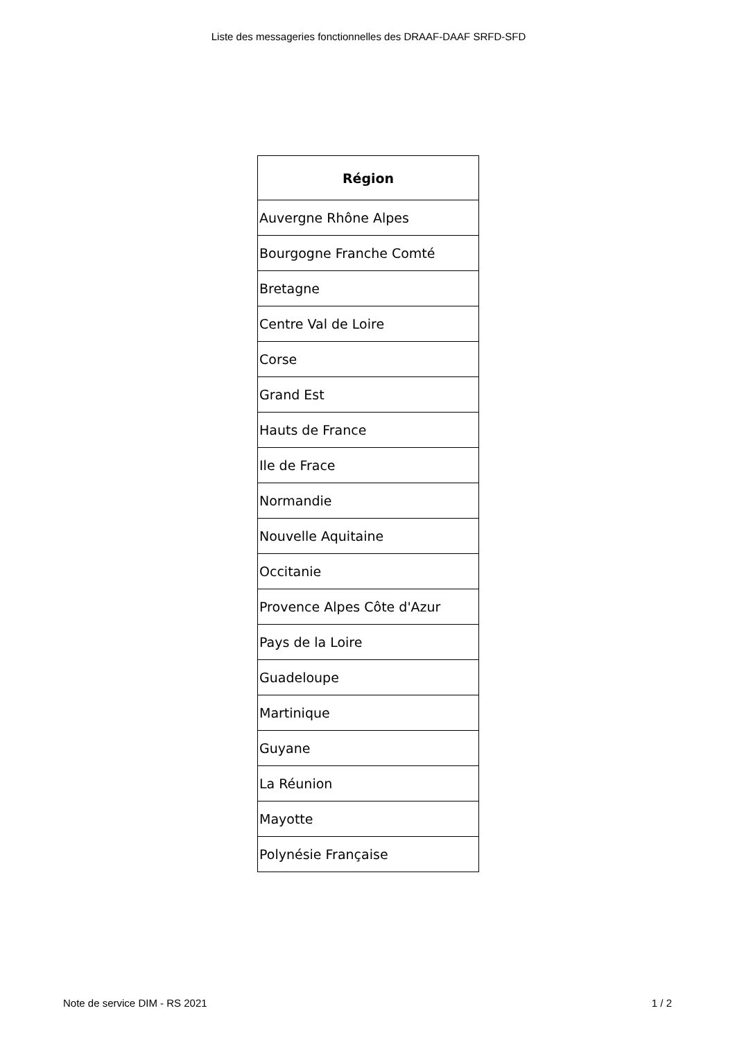Liste des messageries fonctionnelles des DRAAF-DAAF SRFD-SFD
| Région |
| --- |
| Auvergne Rhône Alpes |
| Bourgogne Franche Comté |
| Bretagne |
| Centre Val de Loire |
| Corse |
| Grand Est |
| Hauts de France |
| Ile de Frace |
| Normandie |
| Nouvelle Aquitaine |
| Occitanie |
| Provence Alpes Côte d'Azur |
| Pays de la Loire |
| Guadeloupe |
| Martinique |
| Guyane |
| La Réunion |
| Mayotte |
| Polynésie Française |
Note de service DIM - RS 2021 1 / 2